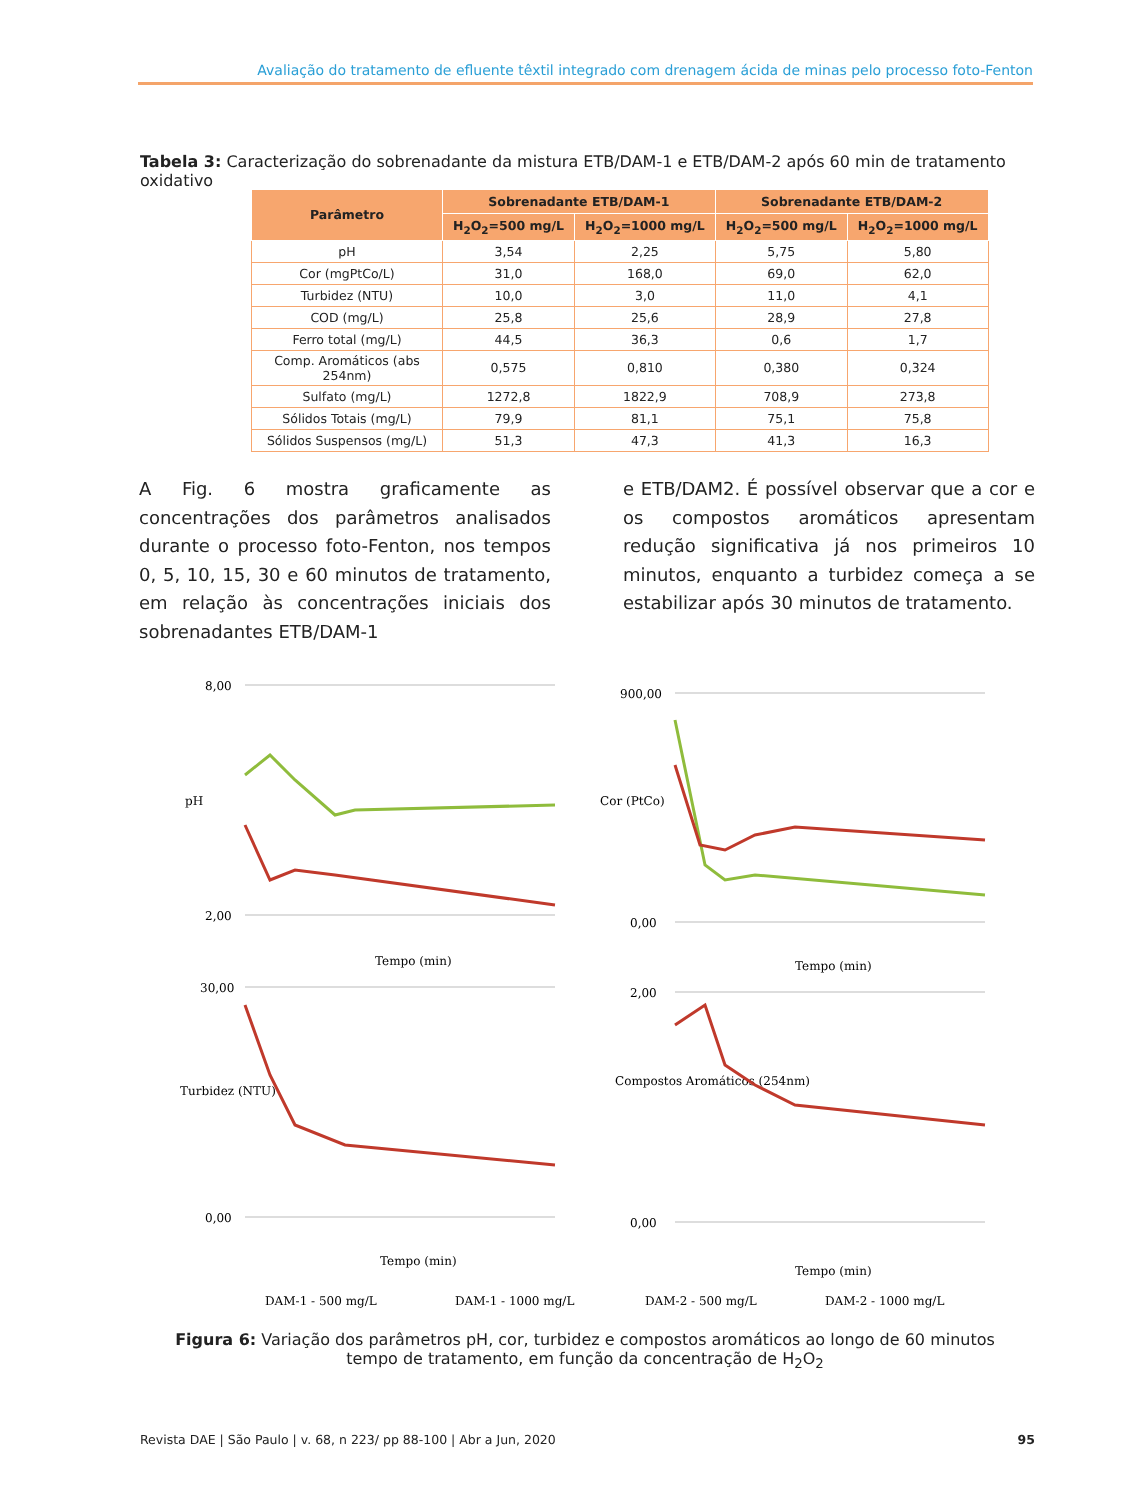Avaliação do tratamento de efluente têxtil integrado com drenagem ácida de minas pelo processo foto-Fenton
Tabela 3: Caracterização do sobrenadante da mistura ETB/DAM-1 e ETB/DAM-2 após 60 min de tratamento oxidativo
| Parâmetro | Sobrenadante ETB/DAM-1 | | Sobrenadante ETB/DAM-2 | |
| --- | --- | --- | --- | --- |
| | H<sub>2</sub>O<sub>2</sub>=500 mg/L | H<sub>2</sub>O<sub>2</sub>=1000 mg/L | H<sub>2</sub>O<sub>2</sub>=500 mg/L | H<sub>2</sub>O<sub>2</sub>=1000 mg/L |
| pH | 3,54 | 2,25 | 5,75 | 5,80 |
| Cor (mgPtCo/L) | 31,0 | 168,0 | 69,0 | 62,0 |
| Turbidez (NTU) | 10,0 | 3,0 | 11,0 | 4,1 |
| COD (mg/L) | 25,8 | 25,6 | 28,9 | 27,8 |
| Ferro total (mg/L) | 44,5 | 36,3 | 0,6 | 1,7 |
| Comp. Aromáticos (abs 254nm) | 0,575 | 0,810 | 0,380 | 0,324 |
| Sulfato (mg/L) | 1272,8 | 1822,9 | 708,9 | 273,8 |
| Sólidos Totais (mg/L) | 79,9 | 81,1 | 75,1 | 75,8 |
| Sólidos Suspensos (mg/L) | 51,3 | 47,3 | 41,3 | 16,3 |
A Fig. 6 mostra graficamente as concentrações dos parâmetros analisados durante o processo foto-Fenton, nos tempos 0, 5, 10, 15, 30 e 60 minutos de tratamento, em relação às concentrações iniciais dos sobrenadantes ETB/DAM-1
e ETB/DAM2. É possível observar que a cor e os compostos aromáticos apresentam redução significativa já nos primeiros 10 minutos, enquanto a turbidez começa a se estabilizar após 30 minutos de tratamento.
8,00
2,00
Tempo (min)
pH
900,00
0,00
Tempo (min)
Cor (PtCo)
30,00
0,00
Tempo (min)
Turbidez (NTU)
2,00
0,00
Tempo (min)
Compostos Aromáticos (254nm)
DAM-1 - 500 mg/L
DAM-1 - 1000 mg/L
DAM-2 - 500 mg/L
DAM-2 - 1000 mg/L
Figura 6: Variação dos parâmetros pH, cor, turbidez e compostos aromáticos ao longo de 60 minutos tempo de tratamento, em função da concentração de H<sub>2</sub>O<sub>2</sub>
Revista DAE | São Paulo | v. 68, n 223/ pp 88-100 | Abr a Jun, 2020 95